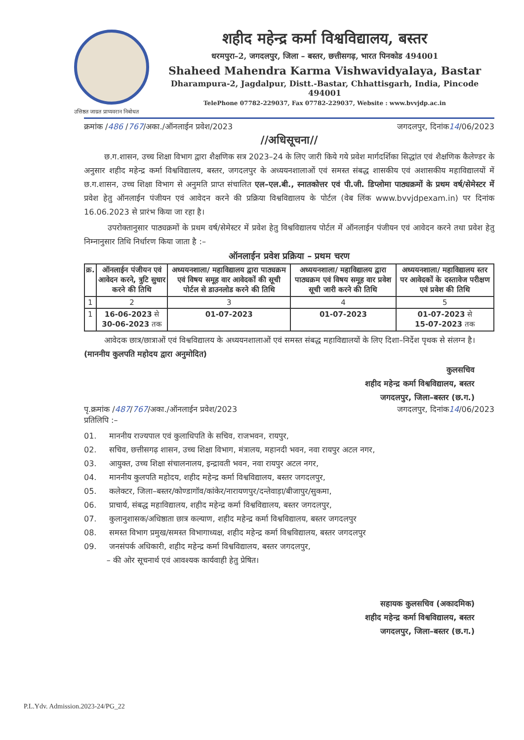शहीद महेन्द्र कर्मा विश्वविद्यालय, बस्तर
धरमपुरा–2, जगदलपुर, जिला – बस्तर, छत्तीसगढ़, भारत पिनकोड 494001
Shaheed Mahendra Karma Vishwavidyalaya, Bastar
Dharampura-2, Jagdalpur, Distt.-Bastar, Chhattisgarh, India, Pincode 494001
TelePhone 07782-229037, Fax 07782-229037, Website : www.bvvjdp.ac.in
उत्तिष्ठत जाग्रत प्राप्यवरान निबोधत
क्रमांक /486 /767/अका./ऑनलाईन प्रवेश/2023 जगदलपुर, दिनांक14/06/2023
//अधिसूचना//
छ.ग.शासन, उच्च शिक्षा विभाग द्वारा शैक्षणिक सत्र 2023–24 के लिए जारी किये गये प्रवेश मार्गदर्शिका सिद्धांत एवं शैक्षणिक कैलेण्डर के अनुसार शहीद महेन्द्र कर्मा विश्वविद्यालय, बस्तर, जगदलपुर के अध्ययनशालाओं एवं समस्त संबद्ध शासकीय एवं अशासकीय महाविद्यालयों में छ.ग.शासन, उच्च शिक्षा विभाग से अनुमति प्राप्त संचालित एल–एल.बी., स्नातकोत्तर एवं पी.जी. डिप्लोमा पाठ्यक्रमों के प्रथम वर्ष/सेमेस्टर में प्रवेश हेतु ऑनलाईन पंजीयन एवं आवेदन करने की प्रक्रिया विश्वविद्यालय के पोर्टल (वेब लिंक www.bvvjdpexam.in) पर दिनांक 16.06.2023 से प्रारंभ किया जा रहा है।
उपरोक्तानुसार पाठ्यक्रमों के प्रथम वर्ष/सेमेस्टर में प्रवेश हेतु विश्वविद्यालय पोर्टल में ऑनलाईन पंजीयन एवं आवेदन करने तथा प्रवेश हेतु निम्नानुसार तिथि निर्धारण किया जाता है :–
ऑनलाईन प्रवेश प्रक्रिया – प्रथम चरण
| क्र. | ऑनलाईन पंजीयन एवं आवेदन करने, त्रुटि सुधार करने की तिथि | अध्ययनशाला/ महाविद्यालय द्वारा पाठ्यक्रम एवं विषय समूह वार आवेदकों की सूची पोर्टल से डाउनलोड करने की तिथि | अध्ययनशाला/ महाविद्यालय द्वारा पाठ्यक्रम एवं विषय समूह वार प्रवेश सूची जारी करने की तिथि | अध्ययनशाला/ महाविद्यालय स्तर पर आवेदकों के दस्तावेज परीक्षण एवं प्रवेश की तिथि |
| --- | --- | --- | --- | --- |
| 1 | 2 | 3 | 4 | 5 |
| 1 | 16-06-2023 से 30-06-2023 तक | 01-07-2023 | 01-07-2023 | 01-07-2023 से 15-07-2023 तक |
आवेदक छात्र/छात्राओं एवं विश्वविद्यालय के अध्ययनशालाओं एवं समस्त संबद्ध महाविद्यालयों के लिए दिशा–निर्देश पृथक से संलग्न है।
(माननीय कुलपति महोदय द्वारा अनुमोदित)
कुलसचिव
शहीद महेन्द्र कर्मा विश्वविद्यालय, बस्तर
जगदलपुर, जिला–बस्तर (छ.ग.)
पृ.क्रमांक /487/767/अका./ऑनलाईन प्रवेश/2023 जगदलपुर, दिनांक14/06/2023
प्रतिलिपि :–
01. माननीय राज्यपाल एवं कुलाधिपति के सचिव, राजभवन, रायपुर,
02. सचिव, छत्तीसगढ़ शासन, उच्च शिक्षा विभाग, मंत्रालय, महानदी भवन, नवा रायपुर अटल नगर,
03. आयुक्त, उच्च शिक्षा संचालनालय, इन्द्रावती भवन, नवा रायपुर अटल नगर,
04. माननीय कुलपति महोदय, शहीद महेन्द्र कर्मा विश्वविद्यालय, बस्तर जगदलपुर,
05. कलेक्टर, जिला–बस्तर/कोण्डागॉव/कांकेर/नारायणपुर/दन्तेवाड़ा/बीजापुर/सुकमा,
06. प्राचार्य, संबद्ध महाविद्यालय, शहीद महेन्द्र कर्मा विश्वविद्यालय, बस्तर जगदलपुर,
07. कुलानुशासक/अधिष्ठाता छात्र कल्याण, शहीद महेन्द्र कर्मा विश्वविद्यालय, बस्तर जगदलपुर
08. समस्त विभाग प्रमुख/समस्त विभागाध्यक्ष, शहीद महेन्द्र कर्मा विश्वविद्यालय, बस्तर जगदलपुर
09. जनसंपर्क अधिकारी, शहीद महेन्द्र कर्मा विश्वविद्यालय, बस्तर जगदलपुर,
– की ओर सूचनार्थ एवं आवश्यक कार्यवाही हेतु प्रेषित।
सहायक कुलसचिव (अकादमिक)
शहीद महेन्द्र कर्मा विश्वविद्यालय, बस्तर
जगदलपुर, जिला–बस्तर (छ.ग.)
P.L.Ydv. Admission.2023-24/PG_22